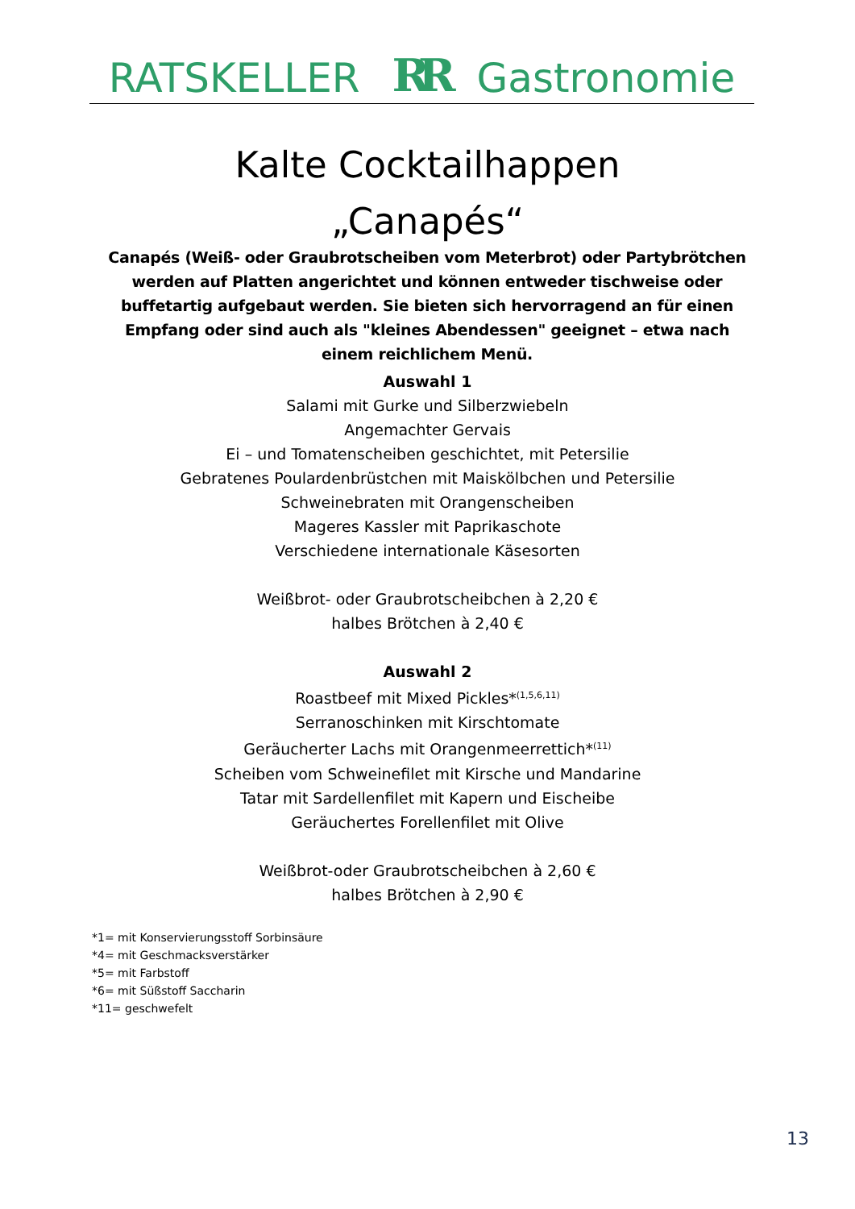RATSKELLER RR Gastronomie
Kalte Cocktailhappen
„Canapés“
Canapés (Weiß- oder Graubrotscheiben vom Meterbrot) oder Partybrötchen werden auf Platten angerichtet und können entweder tischweise oder buffetartig aufgebaut werden. Sie bieten sich hervorragend an für einen Empfang oder sind auch als "kleines Abendessen" geeignet – etwa nach einem reichlichem Menü.
Auswahl 1
Salami mit Gurke und Silberzwiebeln
Angemachter Gervais
Ei – und Tomatenscheiben geschichtet, mit Petersilie
Gebratenes Poulardenbrüstchen mit Maiskölbchen und Petersilie
Schweinebraten mit Orangenscheiben
Mageres Kassler mit Paprikaschote
Verschiedene internationale Käsesorten
Weißbrot- oder Graubrotscheibchen à 2,20 €
halbes Brötchen à 2,40 €
Auswahl 2
Roastbeef mit Mixed Pickles*<sup>(1,5,6,11)</sup>
Serranoschinken mit Kirschtomate
Geräucherter Lachs mit Orangenmeerrettich*<sup>(11)</sup>
Scheiben vom Schweinefilet mit Kirsche und Mandarine
Tatar mit Sardellenfilet mit Kapern und Eischeibe
Geräuchertes Forellenfilet mit Olive
Weißbrot-oder Graubrotscheibchen à 2,60 €
halbes Brötchen à 2,90 €
*1= mit Konservierungsstoff Sorbinsäure
*4= mit Geschmacksverstärker
*5= mit Farbstoff
*6= mit Süßstoff Saccharin
*11= geschwefelt
13